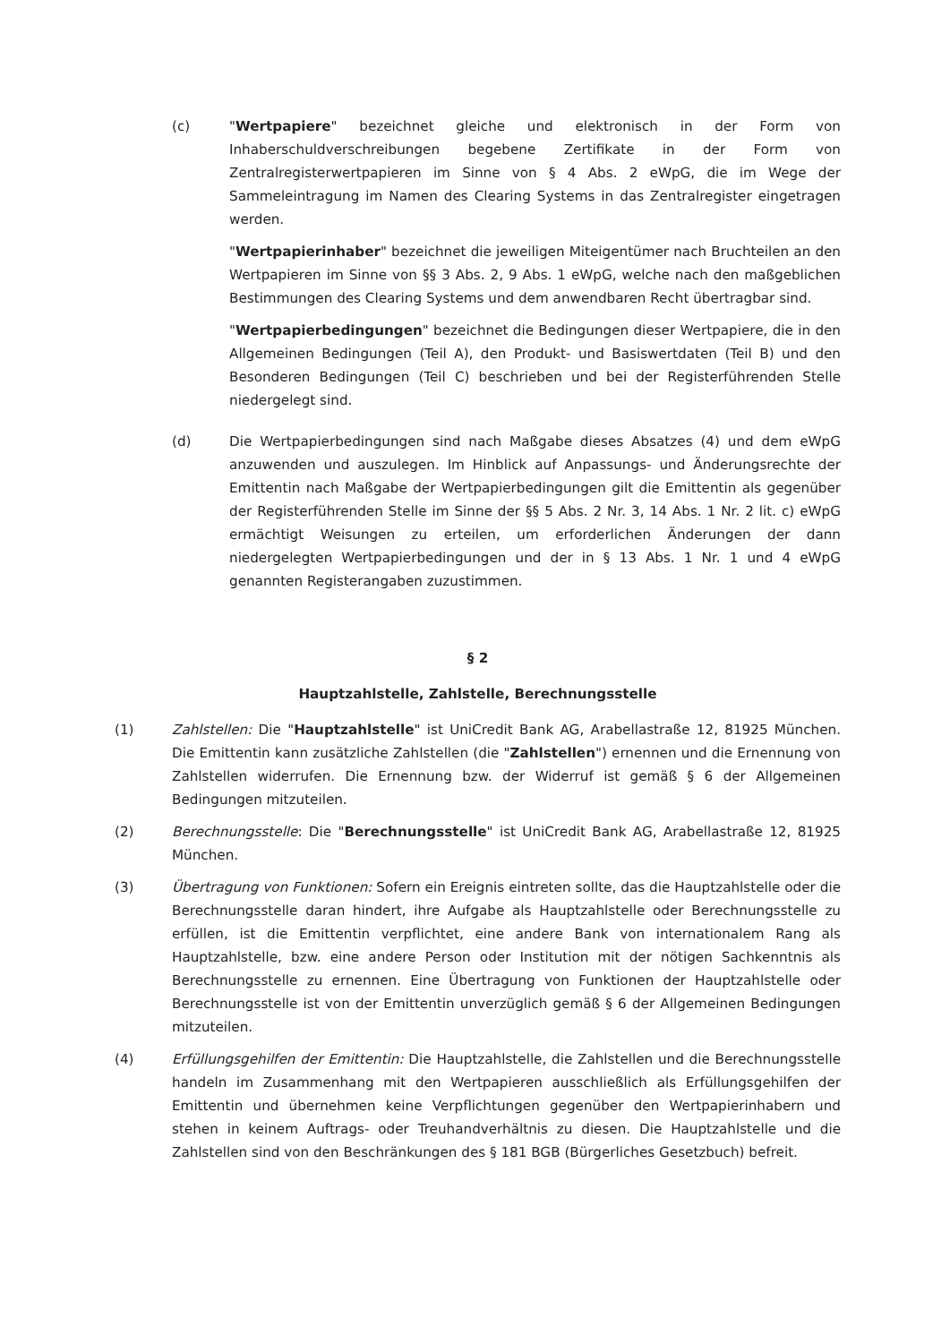(c) "Wertpapiere" bezeichnet gleiche und elektronisch in der Form von Inhaberschuldverschreibungen begebene Zertifikate in der Form von Zentralregisterwertpapieren im Sinne von § 4 Abs. 2 eWpG, die im Wege der Sammeleintragung im Namen des Clearing Systems in das Zentralregister eingetragen werden.
"Wertpapierinhaber" bezeichnet die jeweiligen Miteigentümer nach Bruchteilen an den Wertpapieren im Sinne von §§ 3 Abs. 2, 9 Abs. 1 eWpG, welche nach den maßgeblichen Bestimmungen des Clearing Systems und dem anwendbaren Recht übertragbar sind.
"Wertpapierbedingungen" bezeichnet die Bedingungen dieser Wertpapiere, die in den Allgemeinen Bedingungen (Teil A), den Produkt- und Basiswertdaten (Teil B) und den Besonderen Bedingungen (Teil C) beschrieben und bei der Registerführenden Stelle niedergelegt sind.
(d) Die Wertpapierbedingungen sind nach Maßgabe dieses Absatzes (4) und dem eWpG anzuwenden und auszulegen. Im Hinblick auf Anpassungs- und Änderungsrechte der Emittentin nach Maßgabe der Wertpapierbedingungen gilt die Emittentin als gegenüber der Registerführenden Stelle im Sinne der §§ 5 Abs. 2 Nr. 3, 14 Abs. 1 Nr. 2 lit. c) eWpG ermächtigt Weisungen zu erteilen, um erforderlichen Änderungen der dann niedergelegten Wertpapierbedingungen und der in § 13 Abs. 1 Nr. 1 und 4 eWpG genannten Registerangaben zuzustimmen.
§ 2
Hauptzahlstelle, Zahlstelle, Berechnungsstelle
(1) Zahlstellen: Die "Hauptzahlstelle" ist UniCredit Bank AG, Arabellastraße 12, 81925 München. Die Emittentin kann zusätzliche Zahlstellen (die "Zahlstellen") ernennen und die Ernennung von Zahlstellen widerrufen. Die Ernennung bzw. der Widerruf ist gemäß § 6 der Allgemeinen Bedingungen mitzuteilen.
(2) Berechnungsstelle: Die "Berechnungsstelle" ist UniCredit Bank AG, Arabellastraße 12, 81925 München.
(3) Übertragung von Funktionen: Sofern ein Ereignis eintreten sollte, das die Hauptzahlstelle oder die Berechnungsstelle daran hindert, ihre Aufgabe als Hauptzahlstelle oder Berechnungsstelle zu erfüllen, ist die Emittentin verpflichtet, eine andere Bank von internationalem Rang als Hauptzahlstelle, bzw. eine andere Person oder Institution mit der nötigen Sachkenntnis als Berechnungsstelle zu ernennen. Eine Übertragung von Funktionen der Hauptzahlstelle oder Berechnungsstelle ist von der Emittentin unverzüglich gemäß § 6 der Allgemeinen Bedingungen mitzuteilen.
(4) Erfüllungsgehilfen der Emittentin: Die Hauptzahlstelle, die Zahlstellen und die Berechnungsstelle handeln im Zusammenhang mit den Wertpapieren ausschließlich als Erfüllungsgehilfen der Emittentin und übernehmen keine Verpflichtungen gegenüber den Wertpapierinhabern und stehen in keinem Auftrags- oder Treuhandverhältnis zu diesen. Die Hauptzahlstelle und die Zahlstellen sind von den Beschränkungen des § 181 BGB (Bürgerliches Gesetzbuch) befreit.